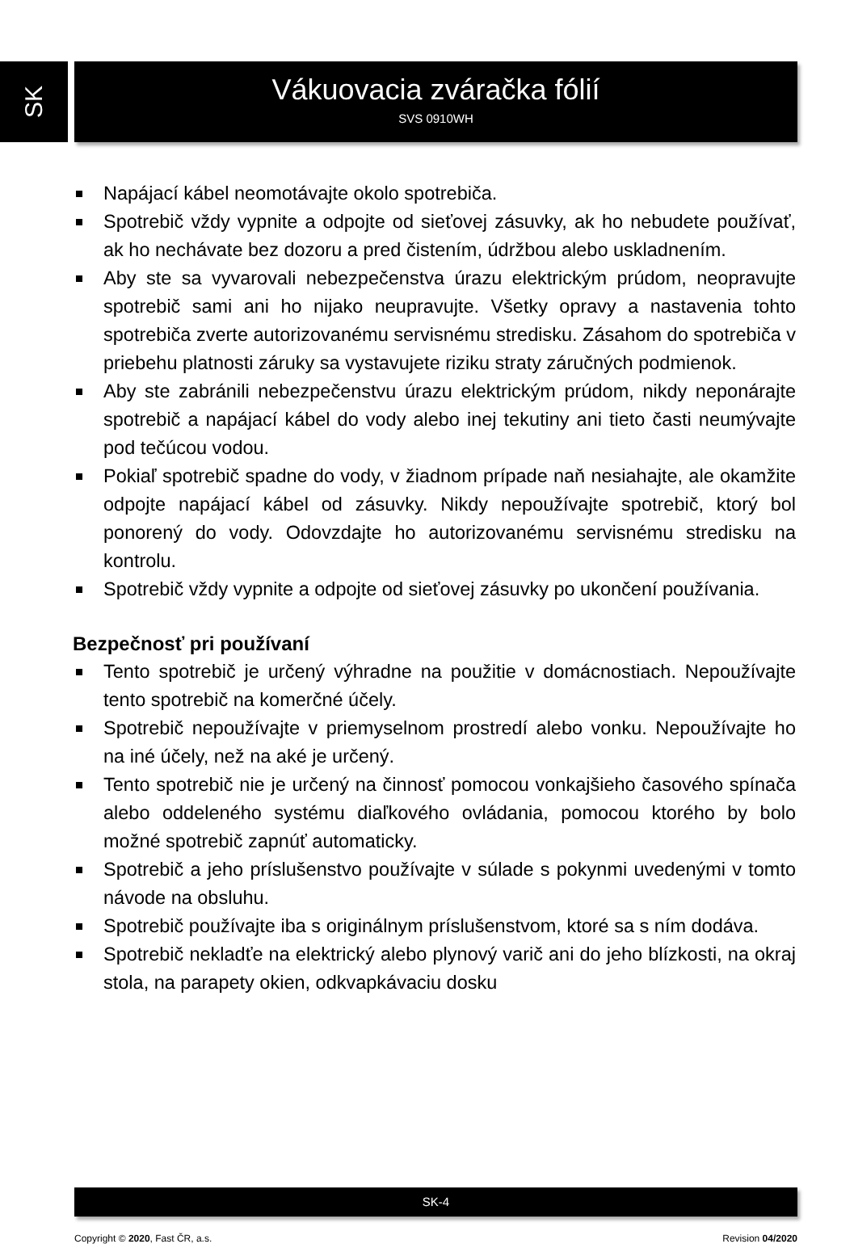SK
Vákuovacia zváračka fólií
SVS 0910WH
Napájací kábel neomotávajte okolo spotrebiča.
Spotrebič vždy vypnite a odpojte od sieťovej zásuvky, ak ho nebudete používať, ak ho nechávate bez dozoru a pred čistením, údržbou alebo uskladnením.
Aby ste sa vyvarovali nebezpečenstva úrazu elektrickým prúdom, neopravujte spotrebič sami ani ho nijako neupravujte. Všetky opravy a nastavenia tohto spotrebiča zverte autorizovanému servisnému stredisku. Zásahom do spotrebiča v priebehu platnosti záruky sa vystavujete riziku straty záručných podmienok.
Aby ste zabránili nebezpečenstvu úrazu elektrickým prúdom, nikdy neponárajte spotrebič a napájací kábel do vody alebo inej tekutiny ani tieto časti neumývajte pod tečúcou vodou.
Pokiaľ spotrebič spadne do vody, v žiadnom prípade naň nesiahajte, ale okamžite odpojte napájací kábel od zásuvky. Nikdy nepoužívajte spotrebič, ktorý bol ponorený do vody. Odovzdajte ho autorizovanému servisnému stredisku na kontrolu.
Spotrebič vždy vypnite a odpojte od sieťovej zásuvky po ukončení používania.
Bezpečnosť pri používaní
Tento spotrebič je určený výhradne na použitie v domácnostiach. Nepoužívajte tento spotrebič na komerčné účely.
Spotrebič nepoužívajte v priemyselnom prostredí alebo vonku. Nepoužívajte ho na iné účely, než na aké je určený.
Tento spotrebič nie je určený na činnosť pomocou vonkajšieho časového spínača alebo oddeleného systému diaľkového ovládania, pomocou ktorého by bolo možné spotrebič zapnúť automaticky.
Spotrebič a jeho príslušenstvo používajte v súlade s pokynmi uvedenými v tomto návode na obsluhu.
Spotrebič používajte iba s originálnym príslušenstvom, ktoré sa s ním dodáva.
Spotrebič nekladťe na elektrický alebo plynový varič ani do jeho blízkosti, na okraj stola, na parapety okien, odkvapkávaciu dosku
SK-4
Copyright © 2020, Fast ČR, a.s. Revision 04/2020